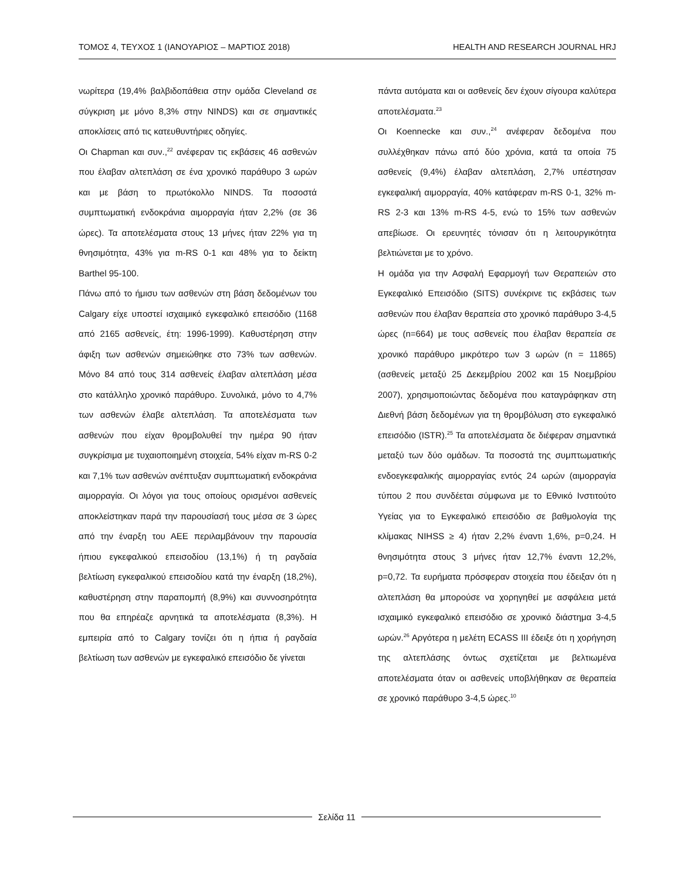ΤΟΜΟΣ 4, ΤΕΥΧΟΣ 1 (ΙΑΝΟΥΑΡΙΟΣ – ΜΑΡΤΙΟΣ 2018) HEALTH AND RESEARCH JOURNAL HRJ
νωρίτερα (19,4% βαλβιδοπάθεια στην ομάδα Cleveland σε σύγκριση με μόνο 8,3% στην NINDS) και σε σημαντικές αποκλίσεις από τις κατευθυντήριες οδηγίες.
Οι Chapman και συν.,<sup>22</sup> ανέφεραν τις εκβάσεις 46 ασθενών που έλαβαν αλτεπλάση σε ένα χρονικό παράθυρο 3 ωρών και με βάση το πρωτόκολλο NINDS. Τα ποσοστά συμπτωματική ενδοκράνια αιμορραγία ήταν 2,2% (σε 36 ώρες). Τα αποτελέσματα στους 13 μήνες ήταν 22% για τη θνησιμότητα, 43% για m-RS 0-1 και 48% για το δείκτη Barthel 95-100.
Πάνω από το ήμισυ των ασθενών στη βάση δεδομένων του Calgary είχε υποστεί ισχαιμικό εγκεφαλικό επεισόδιο (1168 από 2165 ασθενείς, έτη: 1996-1999). Καθυστέρηση στην άφιξη των ασθενών σημειώθηκε στο 73% των ασθενών. Μόνο 84 από τους 314 ασθενείς έλαβαν αλτεπλάση μέσα στο κατάλληλο χρονικό παράθυρο. Συνολικά, μόνο το 4,7% των ασθενών έλαβε αλτεπλάση. Τα αποτελέσματα των ασθενών που είχαν θρομβολυθεί την ημέρα 90 ήταν συγκρίσιμα με τυχαιοποιημένη στοιχεία, 54% είχαν m-RS 0-2 και 7,1% των ασθενών ανέπτυξαν συμπτωματική ενδοκράνια αιμορραγία. Οι λόγοι για τους οποίους ορισμένοι ασθενείς αποκλείστηκαν παρά την παρουσίασή τους μέσα σε 3 ώρες από την έναρξη του ΑΕΕ περιλαμβάνουν την παρουσία ήπιου εγκεφαλικού επεισοδίου (13,1%) ή τη ραγδαία βελτίωση εγκεφαλικού επεισοδίου κατά την έναρξη (18,2%), καθυστέρηση στην παραπομπή (8,9%) και συννοσηρότητα που θα επηρέαζε αρνητικά τα αποτελέσματα (8,3%). Η εμπειρία από το Calgary τονίζει ότι η ήπια ή ραγδαία βελτίωση των ασθενών με εγκεφαλικό επεισόδιο δε γίνεται
πάντα αυτόματα και οι ασθενείς δεν έχουν σίγουρα καλύτερα αποτελέσματα.<sup>23</sup>
Οι Koennecke και συν.,<sup>24</sup> ανέφεραν δεδομένα που συλλέχθηκαν πάνω από δύο χρόνια, κατά τα οποία 75 ασθενείς (9,4%) έλαβαν αλτεπλάση, 2,7% υπέστησαν εγκεφαλική αιμορραγία, 40% κατάφεραν m-RS 0-1, 32% m-RS 2-3 και 13% m-RS 4-5, ενώ το 15% των ασθενών απεβίωσε. Οι ερευνητές τόνισαν ότι η λειτουργικότητα βελτιώνεται με το χρόνο.
Η ομάδα για την Ασφαλή Εφαρμογή των Θεραπειών στο Εγκεφαλικό Επεισόδιο (SITS) συνέκρινε τις εκβάσεις των ασθενών που έλαβαν θεραπεία στο χρονικό παράθυρο 3-4,5 ώρες (n=664) με τους ασθενείς που έλαβαν θεραπεία σε χρονικό παράθυρο μικρότερο των 3 ωρών (n = 11865) (ασθενείς μεταξύ 25 Δεκεμβρίου 2002 και 15 Νοεμβρίου 2007), χρησιμοποιώντας δεδομένα που καταγράφηκαν στη Διεθνή βάση δεδομένων για τη θρομβόλυση στο εγκεφαλικό επεισόδιο (ISTR).<sup>25</sup> Τα αποτελέσματα δε διέφεραν σημαντικά μεταξύ των δύο ομάδων. Τα ποσοστά της συμπτωματικής ενδοεγκεφαλικής αιμορραγίας εντός 24 ωρών (αιμορραγία τύπου 2 που συνδέεται σύμφωνα με το Εθνικό Ινστιτούτο Υγείας για το Εγκεφαλικό επεισόδιο σε βαθμολογία της κλίμακας NIHSS ≥ 4) ήταν 2,2% έναντι 1,6%, p=0,24. Η θνησιμότητα στους 3 μήνες ήταν 12,7% έναντι 12,2%, p=0,72. Τα ευρήματα πρόσφεραν στοιχεία που έδειξαν ότι η αλτεπλάση θα μπορούσε να χορηγηθεί με ασφάλεια μετά ισχαιμικό εγκεφαλικό επεισόδιο σε χρονικό διάστημα 3-4,5 ωρών.<sup>26</sup> Αργότερα η μελέτη ECASS III έδειξε ότι η χορήγηση της αλτεπλάσης όντως σχετίζεται με βελτιωμένα αποτελέσματα όταν οι ασθενείς υποβλήθηκαν σε θεραπεία σε χρονικό παράθυρο 3-4,5 ώρες.<sup>10</sup>
Σελίδα 11